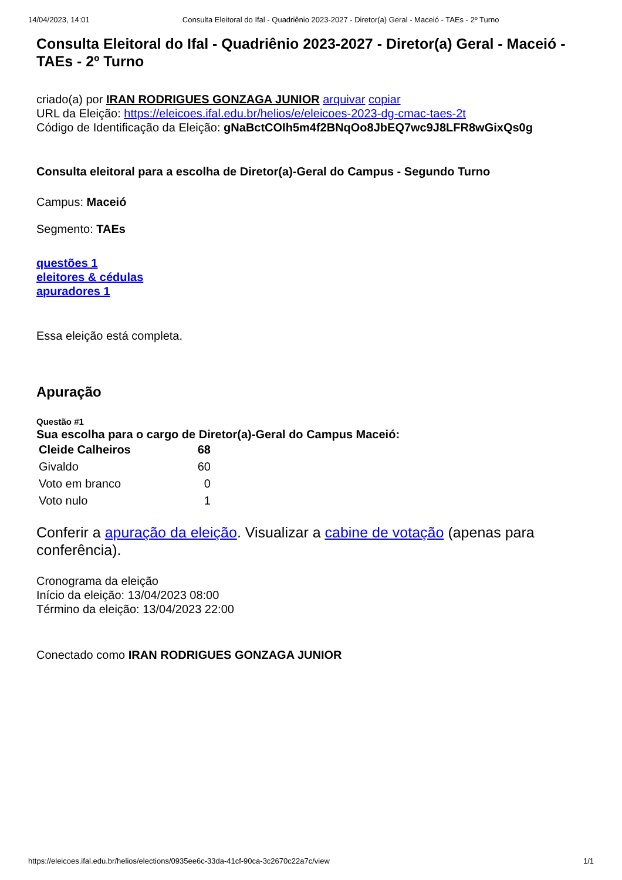14/04/2023, 14:01 Consulta Eleitoral do Ifal - Quadriênio 2023-2027 - Diretor(a) Geral - Maceió - TAEs - 2º Turno
Consulta Eleitoral do Ifal - Quadriênio 2023-2027 - Diretor(a) Geral - Maceió - TAEs - 2º Turno
criado(a) por IRAN RODRIGUES GONZAGA JUNIOR arquivar copiar
URL da Eleição: https://eleicoes.ifal.edu.br/helios/e/eleicoes-2023-dg-cmac-taes-2t
Código de Identificação da Eleição: gNaBctCOIh5m4f2BNqOo8JbEQ7wc9J8LFR8wGixQs0g
Consulta eleitoral para a escolha de Diretor(a)-Geral do Campus - Segundo Turno
Campus: Maceió
Segmento: TAEs
questões 1
eleitores & cédulas
apuradores 1
Essa eleição está completa.
Apuração
Questão #1
Sua escolha para o cargo de Diretor(a)-Geral do Campus Maceió:
| Cleide Calheiros | 68 |
| Givaldo | 60 |
| Voto em branco | 0 |
| Voto nulo | 1 |
Conferir a apuração da eleição. Visualizar a cabine de votação (apenas para conferência).
Cronograma da eleição
Início da eleição: 13/04/2023 08:00
Término da eleição: 13/04/2023 22:00
Conectado como IRAN RODRIGUES GONZAGA JUNIOR
https://eleicoes.ifal.edu.br/helios/elections/0935ee6c-33da-41cf-90ca-3c2670c22a7c/view 1/1